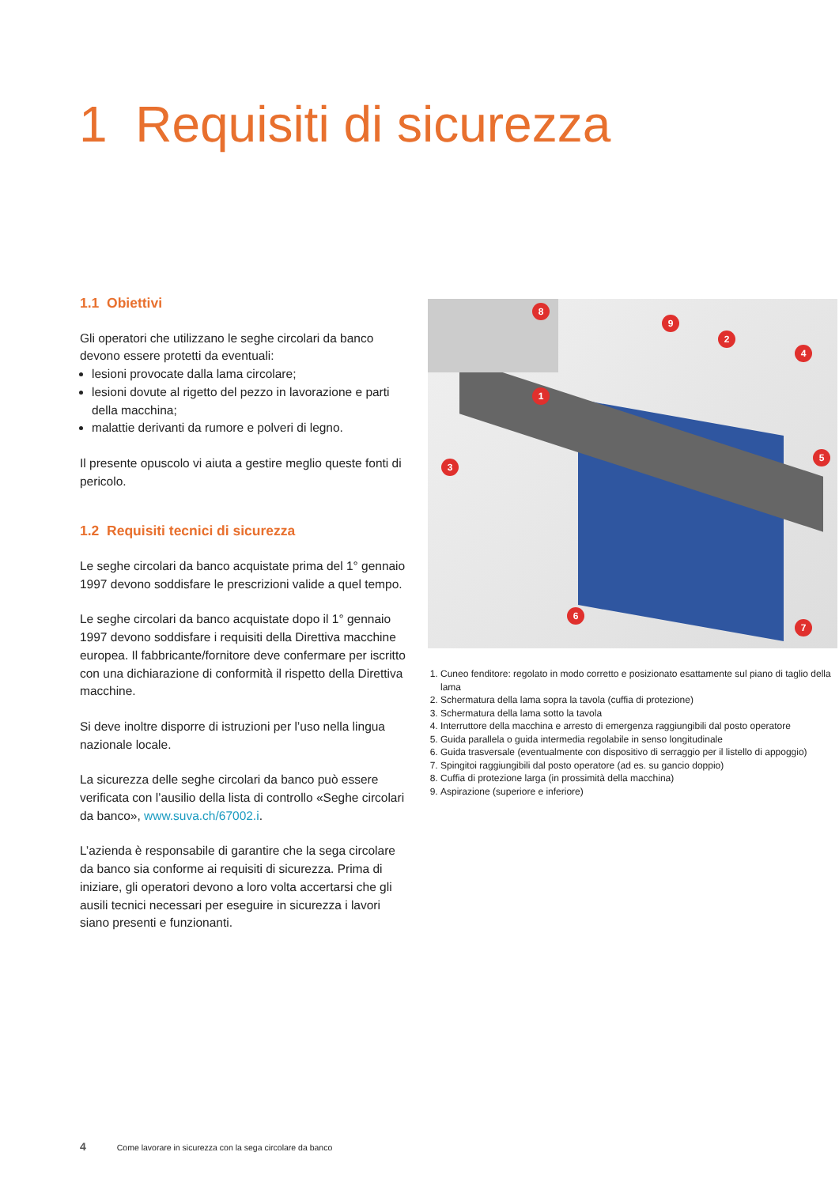1 Requisiti di sicurezza
1.1 Obiettivi
Gli operatori che utilizzano le seghe circolari da banco devono essere protetti da eventuali:
lesioni provocate dalla lama circolare;
lesioni dovute al rigetto del pezzo in lavorazione e parti della macchina;
malattie derivanti da rumore e polveri di legno.
Il presente opuscolo vi aiuta a gestire meglio queste fonti di pericolo.
1.2 Requisiti tecnici di sicurezza
Le seghe circolari da banco acquistate prima del 1° gennaio 1997 devono soddisfare le prescrizioni valide a quel tempo.
Le seghe circolari da banco acquistate dopo il 1° gennaio 1997 devono soddisfare i requisiti della Diret­tiva macchine europea. Il fabbricante/fornitore deve confermare per iscritto con una dichiarazione di confor­mità il rispetto della Direttiva macchine.
Si deve inoltre disporre di istruzioni per l’uso nella lingua nazionale locale.
La sicurezza delle seghe circolari da banco può essere verificata con l’ausilio della lista di controllo «Seghe circolari da banco», www.suva.ch/67002.i.
L’azienda è responsabile di garantire che la sega circolare da banco sia conforme ai requisiti di sicurezza. Prima di iniziare, gli operatori devono a loro volta accertarsi che gli ausili tecnici necessari per eseguire in sicurezza i lavori siano presenti e funzionanti.
8
9
2
4
1
5
3
6
7
1. Cuneo fenditore: regolato in modo corretto e posizionato esattamente sul piano di taglio della lama
2. Schermatura della lama sopra la tavola (cuffia di protezione)
3. Schermatura della lama sotto la tavola
4. Interruttore della macchina e arresto di emergenza raggiungibili dal posto operatore
5. Guida parallela o guida intermedia regolabile in senso longitudinale
6. Guida trasversale (eventualmente con dispositivo di serraggio per il listello di appoggio)
7. Spingitoi raggiungibili dal posto operatore (ad es. su gancio doppio)
8. Cuffia di protezione larga (in prossimità della macchina)
9. Aspirazione (superiore e inferiore)
4 Come lavorare in sicurezza con la sega circolare da banco